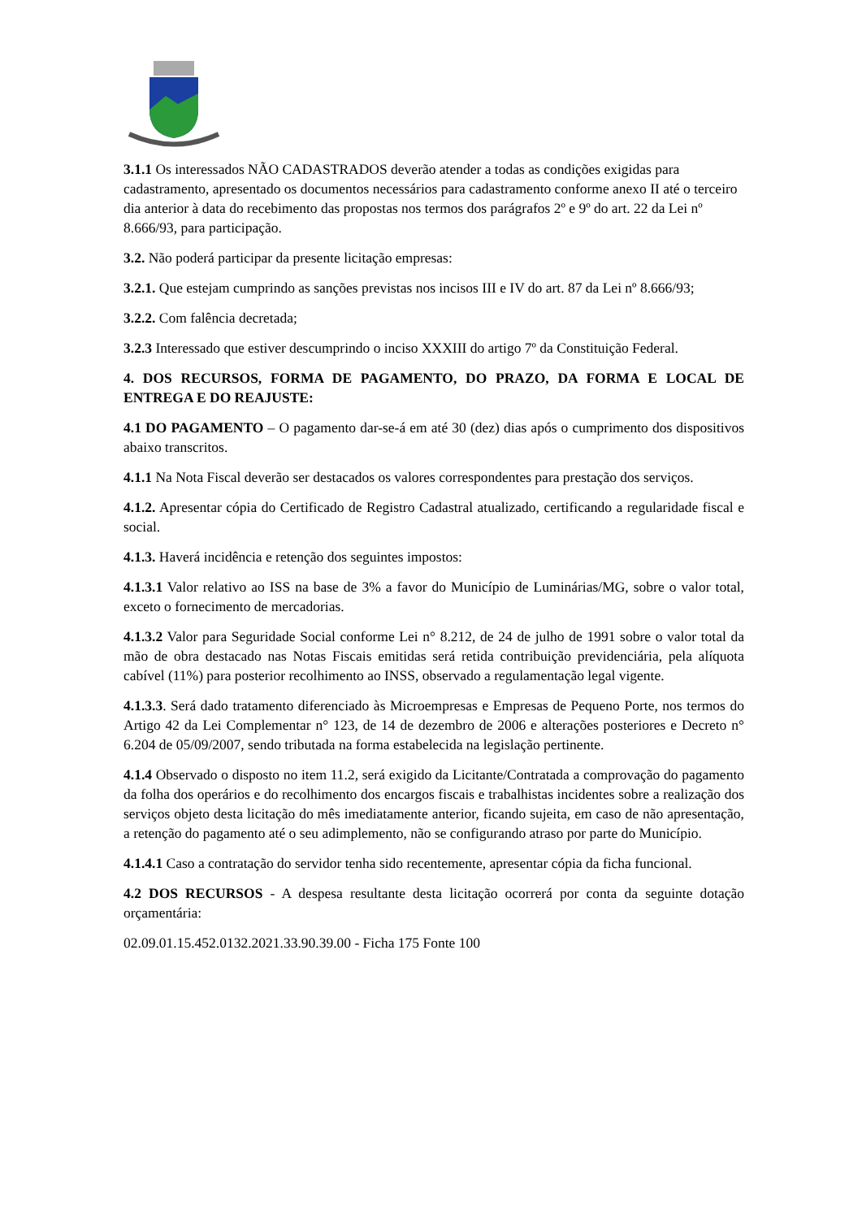3.1.1 Os interessados NÃO CADASTRADOS deverão atender a todas as condições exigidas para cadastramento, apresentado os documentos necessários para cadastramento conforme anexo II até o terceiro dia anterior à data do recebimento das propostas nos termos dos parágrafos 2º e 9º do art. 22 da Lei nº 8.666/93, para participação.
3.2. Não poderá participar da presente licitação empresas:
3.2.1. Que estejam cumprindo as sanções previstas nos incisos III e IV do art. 87 da Lei nº 8.666/93;
3.2.2. Com falência decretada;
3.2.3 Interessado que estiver descumprindo o inciso XXXIII do artigo 7º da Constituição Federal.
4. DOS RECURSOS, FORMA DE PAGAMENTO, DO PRAZO, DA FORMA E LOCAL DE ENTREGA E DO REAJUSTE:
4.1 DO PAGAMENTO – O pagamento dar-se-á em até 30 (dez) dias após o cumprimento dos dispositivos abaixo transcritos.
4.1.1 Na Nota Fiscal deverão ser destacados os valores correspondentes para prestação dos serviços.
4.1.2. Apresentar cópia do Certificado de Registro Cadastral atualizado, certificando a regularidade fiscal e social.
4.1.3. Haverá incidência e retenção dos seguintes impostos:
4.1.3.1 Valor relativo ao ISS na base de 3% a favor do Município de Luminárias/MG, sobre o valor total, exceto o fornecimento de mercadorias.
4.1.3.2 Valor para Seguridade Social conforme Lei n° 8.212, de 24 de julho de 1991 sobre o valor total da mão de obra destacado nas Notas Fiscais emitidas será retida contribuição previdenciária, pela alíquota cabível (11%) para posterior recolhimento ao INSS, observado a regulamentação legal vigente.
4.1.3.3. Será dado tratamento diferenciado às Microempresas e Empresas de Pequeno Porte, nos termos do Artigo 42 da Lei Complementar n° 123, de 14 de dezembro de 2006 e alterações posteriores e Decreto n° 6.204 de 05/09/2007, sendo tributada na forma estabelecida na legislação pertinente.
4.1.4 Observado o disposto no item 11.2, será exigido da Licitante/Contratada a comprovação do pagamento da folha dos operários e do recolhimento dos encargos fiscais e trabalhistas incidentes sobre a realização dos serviços objeto desta licitação do mês imediatamente anterior, ficando sujeita, em caso de não apresentação, a retenção do pagamento até o seu adimplemento, não se configurando atraso por parte do Município.
4.1.4.1 Caso a contratação do servidor tenha sido recentemente, apresentar cópia da ficha funcional.
4.2 DOS RECURSOS - A despesa resultante desta licitação ocorrerá por conta da seguinte dotação orçamentária:
02.09.01.15.452.0132.2021.33.90.39.00 - Ficha 175 Fonte 100